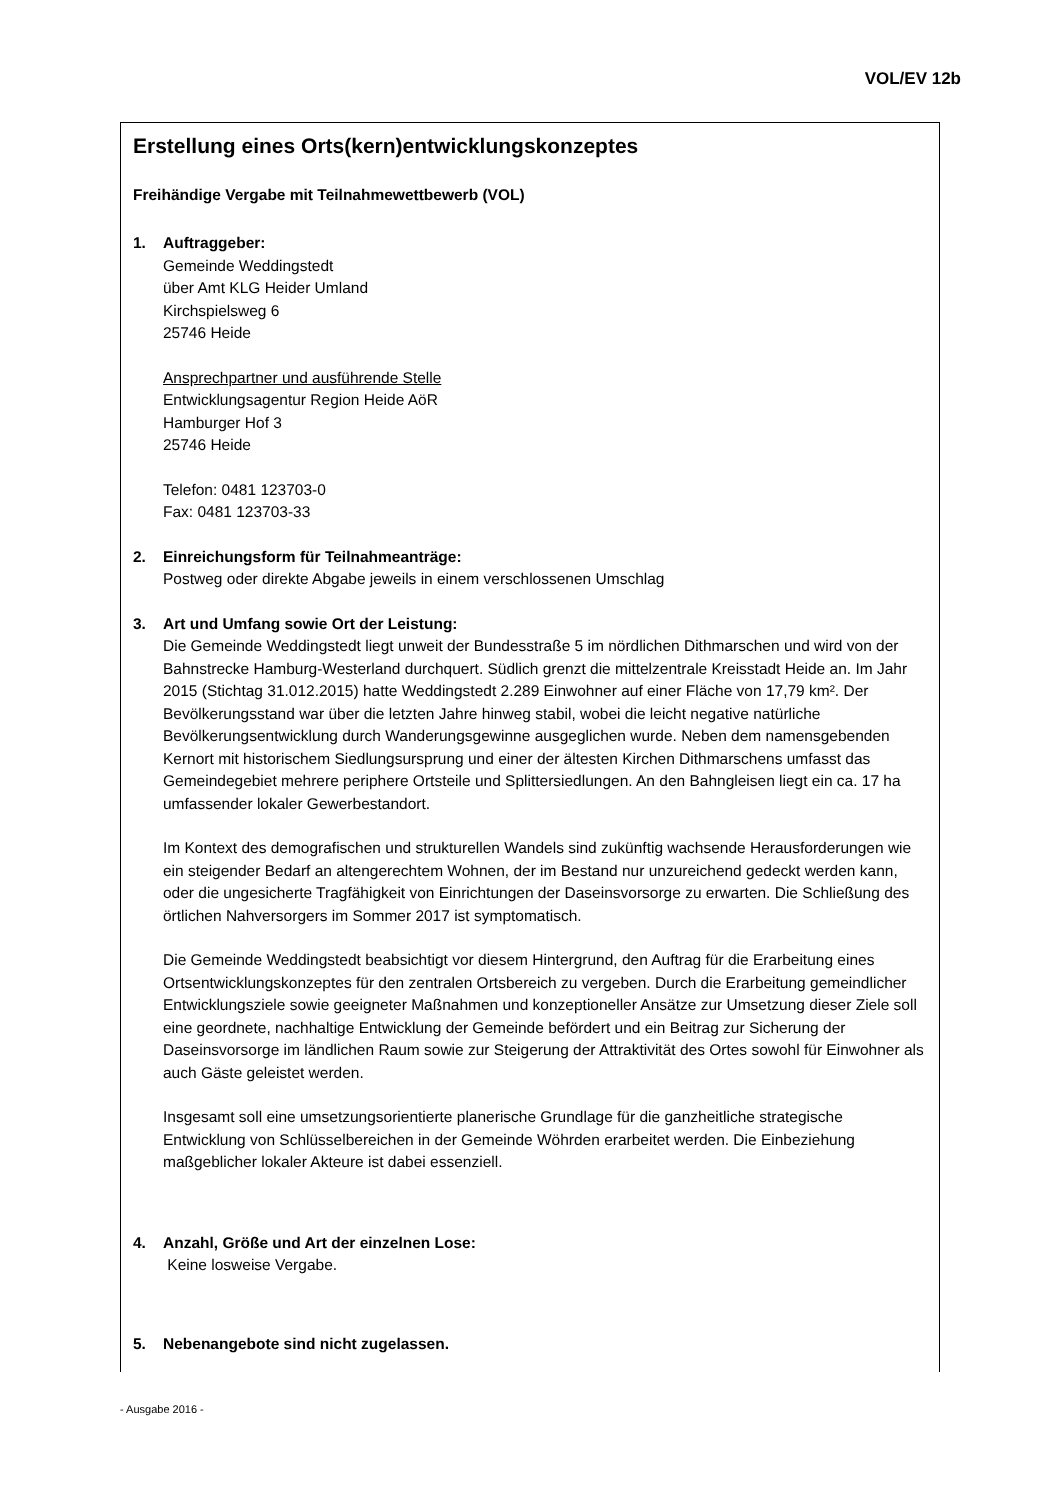VOL/EV 12b
Erstellung eines Orts(kern)entwicklungskonzeptes
Freihändige Vergabe mit Teilnahmewettbewerb (VOL)
1. Auftraggeber:
Gemeinde Weddingstedt
über Amt KLG Heider Umland
Kirchspielsweg 6
25746 Heide
Ansprechpartner und ausführende Stelle
Entwicklungsagentur Region Heide AöR
Hamburger Hof 3
25746 Heide
Telefon: 0481 123703-0
Fax: 0481 123703-33
2. Einreichungsform für Teilnahmeanträge:
Postweg oder direkte Abgabe jeweils in einem verschlossenen Umschlag
3. Art und Umfang sowie Ort der Leistung:
Die Gemeinde Weddingstedt liegt unweit der Bundesstraße 5 im nördlichen Dithmarschen und wird von der Bahnstrecke Hamburg-Westerland durchquert. Südlich grenzt die mittelzentrale Kreisstadt Heide an. Im Jahr 2015 (Stichtag 31.012.2015) hatte Weddingstedt 2.289 Einwohner auf einer Fläche von 17,79 km². Der Bevölkerungsstand war über die letzten Jahre hinweg stabil, wobei die leicht negative natürliche Bevölkerungsentwicklung durch Wanderungsgewinne ausgeglichen wurde. Neben dem namensgebenden Kernort mit historischem Siedlungsursprung und einer der ältesten Kirchen Dithmarschens umfasst das Gemeindegebiet mehrere periphere Ortsteile und Splittersiedlungen. An den Bahngleisen liegt ein ca. 17 ha umfassender lokaler Gewerbestandort.
Im Kontext des demografischen und strukturellen Wandels sind zukünftig wachsende Herausforderungen wie ein steigender Bedarf an altengerechtem Wohnen, der im Bestand nur unzureichend gedeckt werden kann, oder die ungesicherte Tragfähigkeit von Einrichtungen der Daseinsvorsorge zu erwarten. Die Schließung des örtlichen Nahversorgers im Sommer 2017 ist symptomatisch.
Die Gemeinde Weddingstedt beabsichtigt vor diesem Hintergrund, den Auftrag für die Erarbeitung eines Ortsentwicklungskonzeptes für den zentralen Ortsbereich zu vergeben. Durch die Erarbeitung gemeindlicher Entwicklungsziele sowie geeigneter Maßnahmen und konzeptioneller Ansätze zur Umsetzung dieser Ziele soll eine geordnete, nachhaltige Entwicklung der Gemeinde befördert und ein Beitrag zur Sicherung der Daseinsvorsorge im ländlichen Raum sowie zur Steigerung der Attraktivität des Ortes sowohl für Einwohner als auch Gäste geleistet werden.
Insgesamt soll eine umsetzungsorientierte planerische Grundlage für die ganzheitliche strategische Entwicklung von Schlüsselbereichen in der Gemeinde Wöhrden erarbeitet werden. Die Einbeziehung maßgeblicher lokaler Akteure ist dabei essenziell.
4. Anzahl, Größe und Art der einzelnen Lose:
Keine losweise Vergabe.
5. Nebenangebote sind nicht zugelassen.
- Ausgabe 2016 -